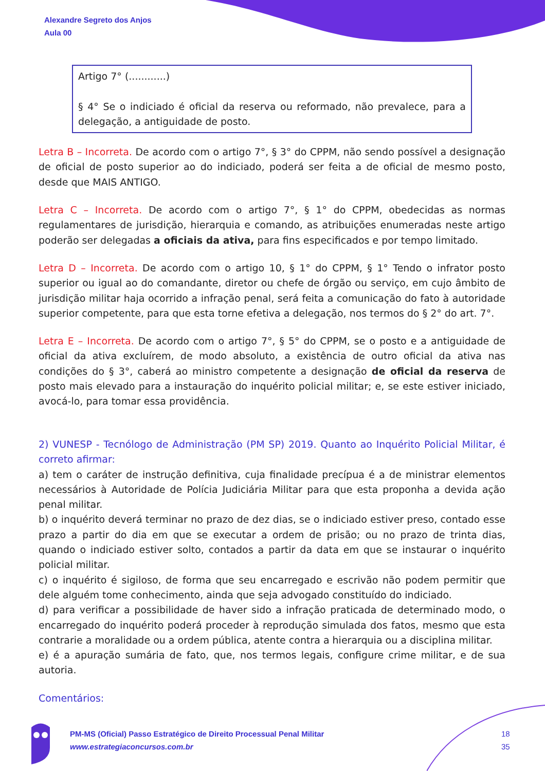Alexandre Segreto dos Anjos
Aula 00
Artigo 7° (............)
§ 4° Se o indiciado é oficial da reserva ou reformado, não prevalece, para a delegação, a antiguidade de posto.
Letra B – Incorreta. De acordo com o artigo 7°, § 3° do CPPM, não sendo possível a designação de oficial de posto superior ao do indiciado, poderá ser feita a de oficial de mesmo posto, desde que MAIS ANTIGO.
Letra C – Incorreta. De acordo com o artigo 7°, § 1° do CPPM, obedecidas as normas regulamentares de jurisdição, hierarquia e comando, as atribuições enumeradas neste artigo poderão ser delegadas a oficiais da ativa, para fins especificados e por tempo limitado.
Letra D – Incorreta. De acordo com o artigo 10, § 1° do CPPM, § 1° Tendo o infrator posto superior ou igual ao do comandante, diretor ou chefe de órgão ou serviço, em cujo âmbito de jurisdição militar haja ocorrido a infração penal, será feita a comunicação do fato à autoridade superior competente, para que esta torne efetiva a delegação, nos termos do § 2° do art. 7°.
Letra E – Incorreta. De acordo com o artigo 7°, § 5° do CPPM, se o posto e a antiguidade de oficial da ativa excluírem, de modo absoluto, a existência de outro oficial da ativa nas condições do § 3°, caberá ao ministro competente a designação de oficial da reserva de posto mais elevado para a instauração do inquérito policial militar; e, se este estiver iniciado, avocá-lo, para tomar essa providência.
2) VUNESP - Tecnólogo de Administração (PM SP) 2019. Quanto ao Inquérito Policial Militar, é correto afirmar:
a) tem o caráter de instrução definitiva, cuja finalidade precípua é a de ministrar elementos necessários à Autoridade de Polícia Judiciária Militar para que esta proponha a devida ação penal militar.
b) o inquérito deverá terminar no prazo de dez dias, se o indiciado estiver preso, contado esse prazo a partir do dia em que se executar a ordem de prisão; ou no prazo de trinta dias, quando o indiciado estiver solto, contados a partir da data em que se instaurar o inquérito policial militar.
c) o inquérito é sigiloso, de forma que seu encarregado e escrivão não podem permitir que dele alguém tome conhecimento, ainda que seja advogado constituído do indiciado.
d) para verificar a possibilidade de haver sido a infração praticada de determinado modo, o encarregado do inquérito poderá proceder à reprodução simulada dos fatos, mesmo que esta contrarie a moralidade ou a ordem pública, atente contra a hierarquia ou a disciplina militar.
e) é a apuração sumária de fato, que, nos termos legais, configure crime militar, e de sua autoria.
Comentários:
PM-MS (Oficial) Passo Estratégico de Direito Processual Penal Militar
www.estrategiaconcursos.com.br
18
35